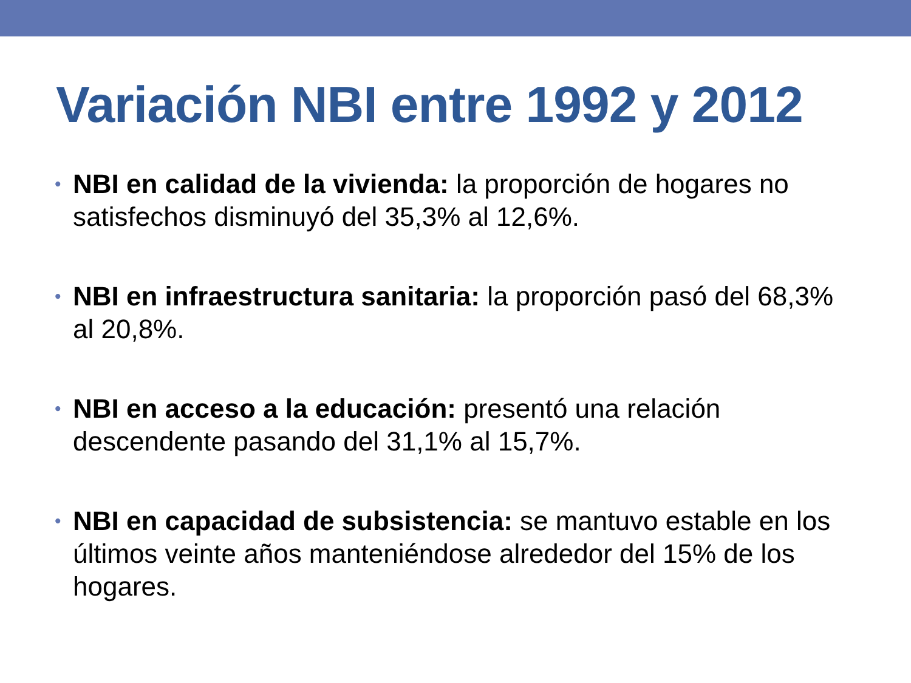Variación NBI entre 1992 y 2012
• NBI en calidad de la vivienda: la proporción de hogares no satisfechos disminuyó del 35,3% al 12,6%.
• NBI en infraestructura sanitaria: la proporción pasó del 68,3% al 20,8%.
• NBI en acceso a la educación: presentó una relación descendente pasando del 31,1% al 15,7%.
• NBI en capacidad de subsistencia: se mantuvo estable en los últimos veinte años manteniéndose alrededor del 15% de los hogares.